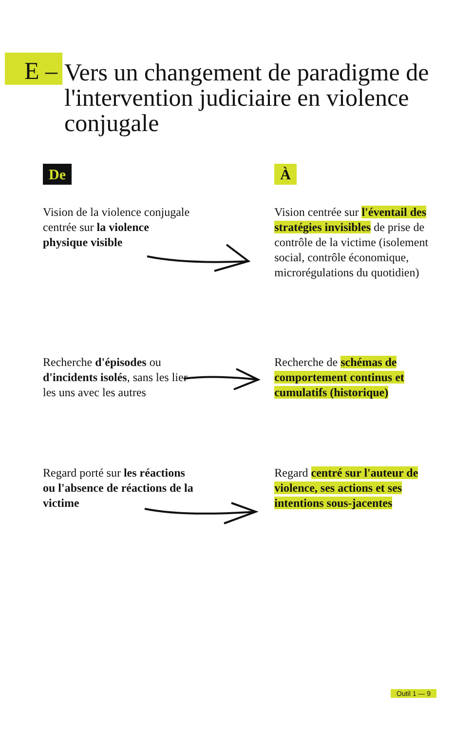E –
Vers un changement de paradigme de l'intervention judiciaire en violence conjugale
De À
Vision de la violence conjugale centrée sur la violence physique visible
Vision centrée sur l'éventail des stratégies invisibles de prise de contrôle de la victime (isolement social, contrôle économique, microrégulations du quotidien)
Recherche d'épisodes ou d'incidents isolés, sans les lier les uns avec les autres
Recherche de schémas de comportement continus et cumulatifs (historique)
Regard porté sur les réactions ou l'absence de réactions de la victime
Regard centré sur l'auteur de violence, ses actions et ses intentions sous-jacentes
Outil 1 — 9